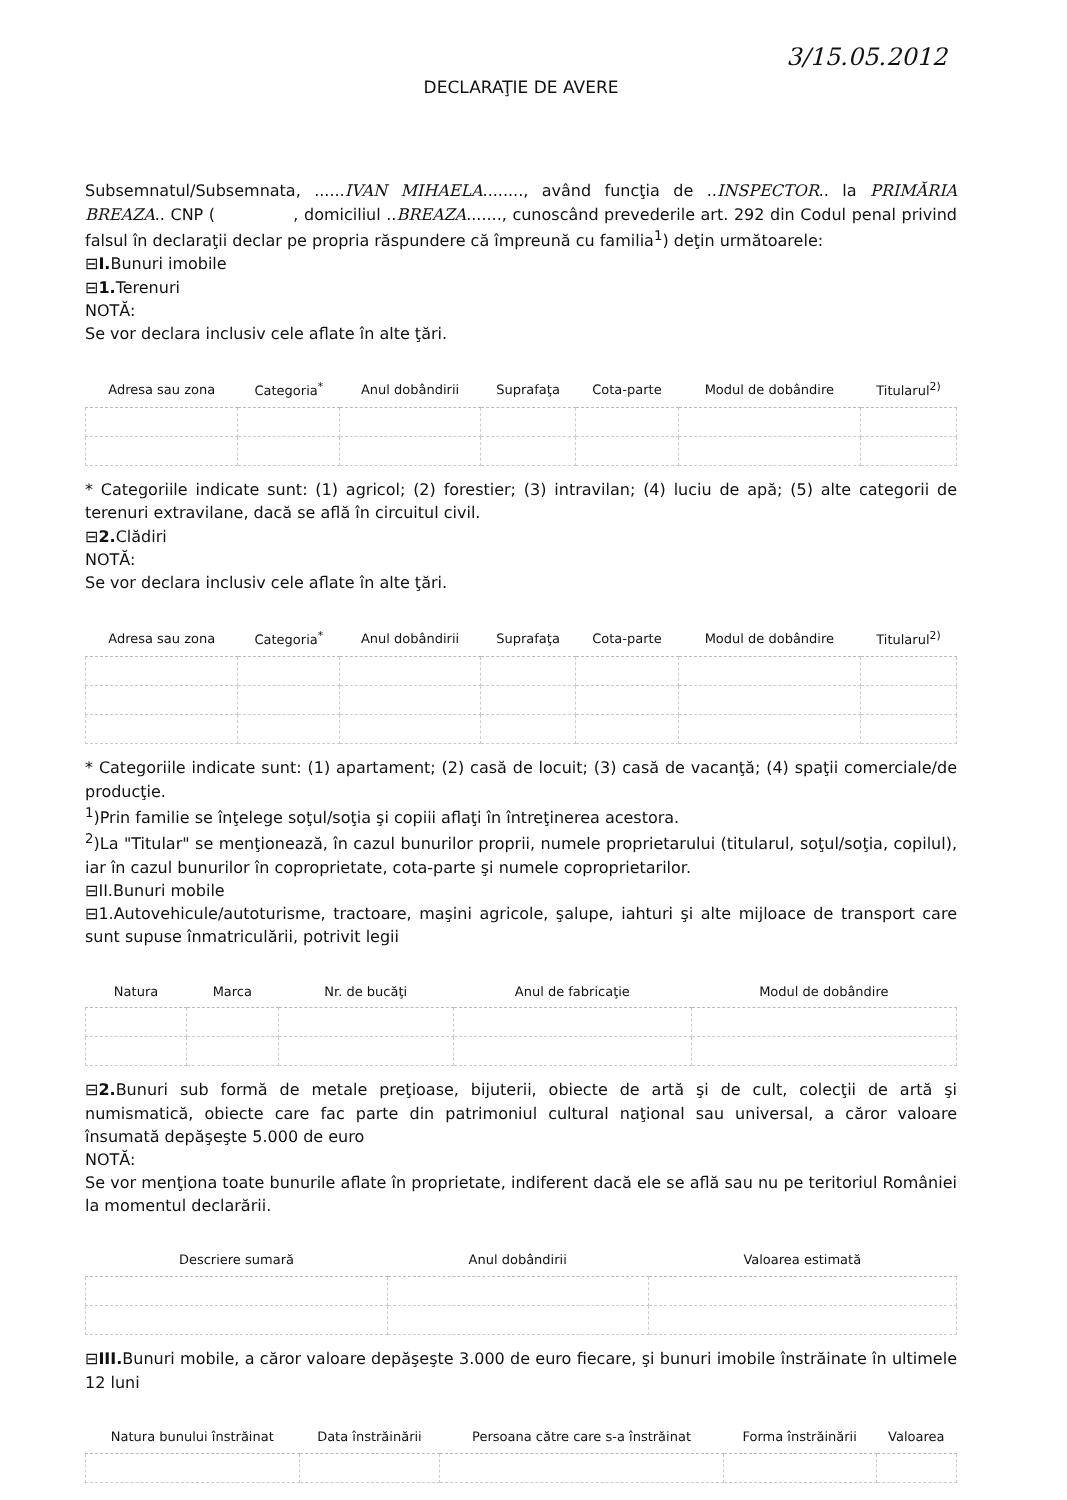3/15.05.2012
DECLARAŢIE DE AVERE
Subsemnatul/Subsemnata, ......IVAN MIHAELA........, având funcţia de ..INSPECTOR.. la PRIMĂRIA BREAZA.. CNP ( , domiciliul ..BREAZA......., cunoscând prevederile art. 292 din Codul penal privind falsul în declaraţii declar pe propria răspundere că împreună cu familia<sup>1</sup>) deţin următoarele:
⊟I. Bunuri imobile
⊟1. Terenuri
NOTĂ:
Se vor declara inclusiv cele aflate în alte ţări.
| Adresa sau zona | Categoria<sup>*</sup> | Anul dobândirii | Suprafaţa | Cota-parte | Modul de dobândire | Titularul<sup>2)</sup> |
| --- | --- | --- | --- | --- | --- | --- |
* Categoriile indicate sunt: (1) agricol; (2) forestier; (3) intravilan; (4) luciu de apă; (5) alte categorii de terenuri extravilane, dacă se află în circuitul civil.
⊟2. Clădiri
NOTĂ:
Se vor declara inclusiv cele aflate în alte ţări.
| Adresa sau zona | Categoria<sup>*</sup> | Anul dobândirii | Suprafaţa | Cota-parte | Modul de dobândire | Titularul<sup>2)</sup> |
| --- | --- | --- | --- | --- | --- | --- |
* Categoriile indicate sunt: (1) apartament; (2) casă de locuit; (3) casă de vacanţă; (4) spaţii comerciale/de producţie.
<sup>1</sup>)Prin familie se înţelege soţul/soţia şi copiii aflaţi în întreţinerea acestora.
<sup>2</sup>)La "Titular" se menţionează, în cazul bunurilor proprii, numele proprietarului (titularul, soţul/soţia, copilul), iar în cazul bunurilor în coproprietate, cota-parte şi numele coproprietarilor.
⊟II.Bunuri mobile
⊟1.Autovehicule/autoturisme, tractoare, maşini agricole, şalupe, iahturi şi alte mijloace de transport care sunt supuse înmatriculării, potrivit legii
| Natura | Marca | Nr. de bucăţi | Anul de fabricaţie | Modul de dobândire |
| --- | --- | --- | --- | --- |
⊟2. Bunuri sub formă de metale preţioase, bijuterii, obiecte de artă şi de cult, colecţii de artă şi numismatică, obiecte care fac parte din patrimoniul cultural naţional sau universal, a căror valoare însumată depăşeşte 5.000 de euro
NOTĂ:
Se vor menţiona toate bunurile aflate în proprietate, indiferent dacă ele se află sau nu pe teritoriul României la momentul declarării.
| Descriere sumară | Anul dobândirii | Valoarea estimată |
| --- | --- | --- |
⊟III. Bunuri mobile, a căror valoare depăşeşte 3.000 de euro fiecare, şi bunuri imobile înstrăinate în ultimele 12 luni
| Natura bunului înstrăinat | Data înstrăinării | Persoana către care s-a înstrăinat | Forma înstrăinării | Valoarea |
| --- | --- | --- | --- | --- |